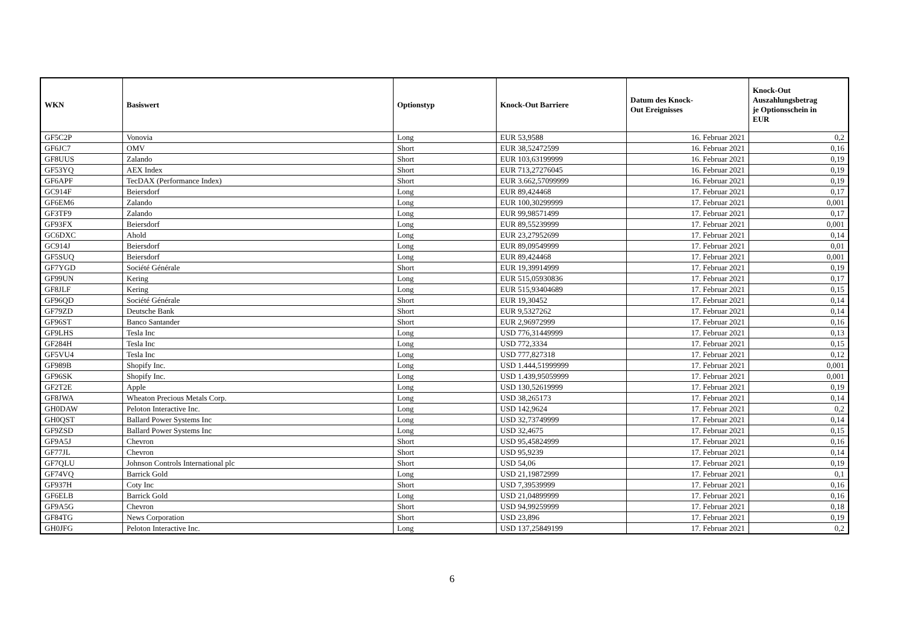| WKN | Basiswert | Optionstyp | Knock-Out Barriere | Datum des Knock- Out Ereignisses | Knock-Out Auszahlungsbetrag je Optionsschein in EUR |
| --- | --- | --- | --- | --- | --- |
| GF5C2P | Vonovia | Long | EUR 53,9588 | 16. Februar 2021 | 0,2 |
| GF6JC7 | OMV | Short | EUR 38,52472599 | 16. Februar 2021 | 0,16 |
| GF8UUS | Zalando | Short | EUR 103,63199999 | 16. Februar 2021 | 0,19 |
| GF53YQ | AEX Index | Short | EUR 713,27276045 | 16. Februar 2021 | 0,19 |
| GF6APF | TecDAX (Performance Index) | Short | EUR 3.662,57099999 | 16. Februar 2021 | 0,19 |
| GC914F | Beiersdorf | Long | EUR 89,424468 | 17. Februar 2021 | 0,17 |
| GF6EM6 | Zalando | Long | EUR 100,30299999 | 17. Februar 2021 | 0,001 |
| GF3TF9 | Zalando | Long | EUR 99,98571499 | 17. Februar 2021 | 0,17 |
| GF93FX | Beiersdorf | Long | EUR 89,55239999 | 17. Februar 2021 | 0,001 |
| GC6DXC | Ahold | Long | EUR 23,27952699 | 17. Februar 2021 | 0,14 |
| GC914J | Beiersdorf | Long | EUR 89,09549999 | 17. Februar 2021 | 0,01 |
| GF5SUQ | Beiersdorf | Long | EUR 89,424468 | 17. Februar 2021 | 0,001 |
| GF7YGD | Société Générale | Short | EUR 19,39914999 | 17. Februar 2021 | 0,19 |
| GF99UN | Kering | Long | EUR 515,05930836 | 17. Februar 2021 | 0,17 |
| GF8JLF | Kering | Long | EUR 515,93404689 | 17. Februar 2021 | 0,15 |
| GF96QD | Société Générale | Short | EUR 19,30452 | 17. Februar 2021 | 0,14 |
| GF79ZD | Deutsche Bank | Short | EUR 9,5327262 | 17. Februar 2021 | 0,14 |
| GF96ST | Banco Santander | Short | EUR 2,96972999 | 17. Februar 2021 | 0,16 |
| GF9LHS | Tesla Inc | Long | USD 776,31449999 | 17. Februar 2021 | 0,13 |
| GF284H | Tesla Inc | Long | USD 772,3334 | 17. Februar 2021 | 0,15 |
| GF5VU4 | Tesla Inc | Long | USD 777,827318 | 17. Februar 2021 | 0,12 |
| GF989B | Shopify Inc. | Long | USD 1.444,51999999 | 17. Februar 2021 | 0,001 |
| GF96SK | Shopify Inc. | Long | USD 1.439,95059999 | 17. Februar 2021 | 0,001 |
| GF2T2E | Apple | Long | USD 130,52619999 | 17. Februar 2021 | 0,19 |
| GF8JWA | Wheaton Precious Metals Corp. | Long | USD 38,265173 | 17. Februar 2021 | 0,14 |
| GH0DAW | Peloton Interactive Inc. | Long | USD 142,9624 | 17. Februar 2021 | 0,2 |
| GH0QST | Ballard Power Systems Inc | Long | USD 32,73749999 | 17. Februar 2021 | 0,14 |
| GF9ZSD | Ballard Power Systems Inc | Long | USD 32,4675 | 17. Februar 2021 | 0,15 |
| GF9A5J | Chevron | Short | USD 95,45824999 | 17. Februar 2021 | 0,16 |
| GF77JL | Chevron | Short | USD 95,9239 | 17. Februar 2021 | 0,14 |
| GF7QLU | Johnson Controls International plc | Short | USD 54,06 | 17. Februar 2021 | 0,19 |
| GF74VQ | Barrick Gold | Long | USD 21,19872999 | 17. Februar 2021 | 0,1 |
| GF937H | Coty Inc | Short | USD 7,39539999 | 17. Februar 2021 | 0,16 |
| GF6ELB | Barrick Gold | Long | USD 21,04899999 | 17. Februar 2021 | 0,16 |
| GF9A5G | Chevron | Short | USD 94,99259999 | 17. Februar 2021 | 0,18 |
| GF84TG | News Corporation | Short | USD 23,896 | 17. Februar 2021 | 0,19 |
| GH0JFG | Peloton Interactive Inc. | Long | USD 137,25849199 | 17. Februar 2021 | 0,2 |
6